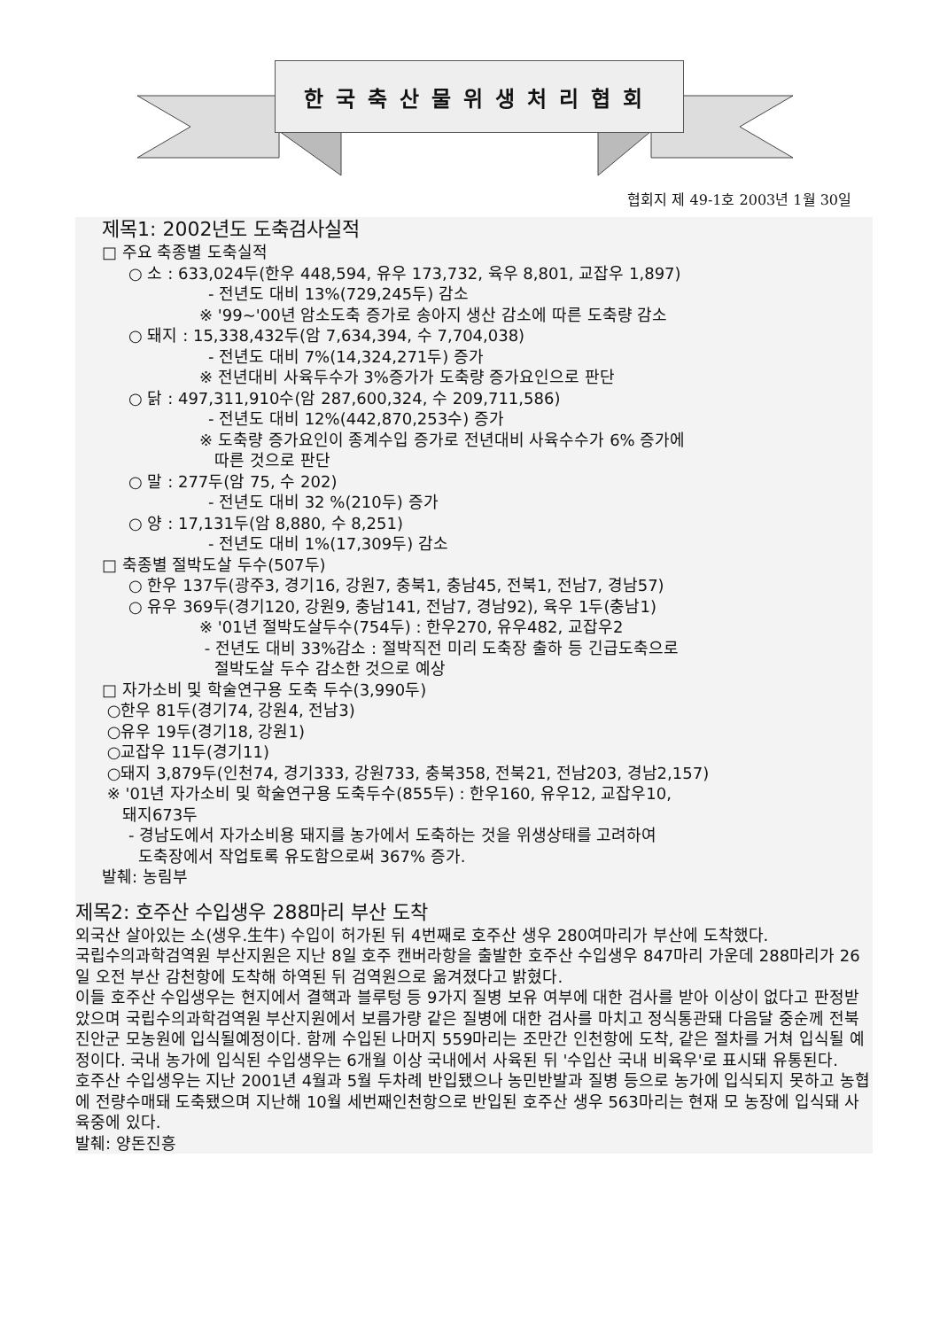한국축산물위생처리협회
협회지 제 49-1호 2003년 1월 30일
제목1: 2002년도 도축검사실적
□ 주요 축종별 도축실적
○ 소 : 633,024두(한우 448,594, 유우 173,732, 육우 8,801, 교잡우 1,897)
- 전년도 대비 13%(729,245두) 감소
※ '99~'00년 암소도축 증가로 송아지 생산 감소에 따른 도축량 감소
○ 돼지 : 15,338,432두(암 7,634,394, 수 7,704,038)
- 전년도 대비 7%(14,324,271두) 증가
※ 전년대비 사육두수가 3%증가가 도축량 증가요인으로 판단
○ 닭 : 497,311,910수(암 287,600,324, 수 209,711,586)
- 전년도 대비 12%(442,870,253수) 증가
※ 도축량 증가요인이 종계수입 증가로 전년대비 사육수수가 6% 증가에
따른 것으로 판단
○ 말 : 277두(암 75, 수 202)
- 전년도 대비 32 %(210두) 증가
○ 양 : 17,131두(암 8,880, 수 8,251)
- 전년도 대비 1%(17,309두) 감소
□ 축종별 절박도살 두수(507두)
○ 한우 137두(광주3, 경기16, 강원7, 충북1, 충남45, 전북1, 전남7, 경남57)
○ 유우 369두(경기120, 강원9, 충남141, 전남7, 경남92), 육우 1두(충남1)
※ '01년 절박도살두수(754두) : 한우270, 유우482, 교잡우2
- 전년도 대비 33%감소 : 절박직전 미리 도축장 출하 등 긴급도축으로
절박도살 두수 감소한 것으로 예상
□ 자가소비 및 학술연구용 도축 두수(3,990두)
○한우 81두(경기74, 강원4, 전남3)
○유우 19두(경기18, 강원1)
○교잡우 11두(경기11)
○돼지 3,879두(인천74, 경기333, 강원733, 충북358, 전북21, 전남203, 경남2,157)
※ '01년 자가소비 및 학술연구용 도축두수(855두) : 한우160, 유우12, 교잡우10,
돼지673두
- 경남도에서 자가소비용 돼지를 농가에서 도축하는 것을 위생상태를 고려하여
도축장에서 작업토록 유도함으로써 367% 증가.
발췌: 농림부
제목2: 호주산 수입생우 288마리 부산 도착
외국산 살아있는 소(생우.生牛) 수입이 허가된 뒤 4번째로 호주산 생우 280여마리가 부산에 도착했다.
국립수의과학검역원 부산지원은 지난 8일 호주 캔버라항을 출발한 호주산 수입생우 847마리 가운데 288마리가 26일 오전 부산 감천항에 도착해 하역된 뒤 검역원으로 옮겨졌다고 밝혔다.
이들 호주산 수입생우는 현지에서 결핵과 블루텅 등 9가지 질병 보유 여부에 대한 검사를 받아 이상이 없다고 판정받았으며 국립수의과학검역원 부산지원에서 보름가량 같은 질병에 대한 검사를 마치고 정식통관돼 다음달 중순께 전북 진안군 모농원에 입식될예정이다. 함께 수입된 나머지 559마리는 조만간 인천항에 도착, 같은 절차를 거쳐 입식될 예정이다. 국내 농가에 입식된 수입생우는 6개월 이상 국내에서 사육된 뒤 '수입산 국내 비육우'로 표시돼 유통된다.
호주산 수입생우는 지난 2001년 4월과 5월 두차례 반입됐으나 농민반발과 질병 등으로 농가에 입식되지 못하고 농협에 전량수매돼 도축됐으며 지난해 10월 세번째인천항으로 반입된 호주산 생우 563마리는 현재 모 농장에 입식돼 사육중에 있다.
발췌: 양돈진흥